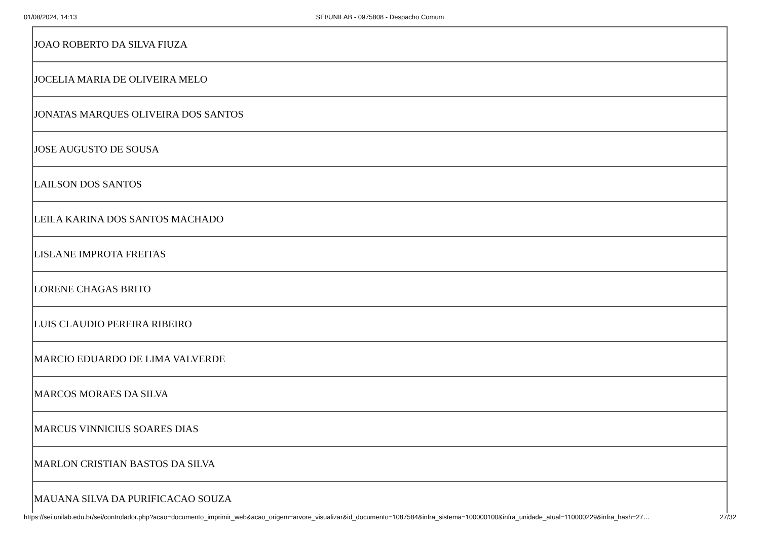01/08/2024, 14:13 SEI/UNILAB - 0975808 - Despacho Comum
| JOAO ROBERTO DA SILVA FIUZA |
| JOCELIA MARIA DE OLIVEIRA MELO |
| JONATAS MARQUES OLIVEIRA DOS SANTOS |
| JOSE AUGUSTO DE SOUSA |
| LAILSON DOS SANTOS |
| LEILA KARINA DOS SANTOS MACHADO |
| LISLANE IMPROTA FREITAS |
| LORENE CHAGAS BRITO |
| LUIS CLAUDIO PEREIRA RIBEIRO |
| MARCIO EDUARDO DE LIMA VALVERDE |
| MARCOS MORAES DA SILVA |
| MARCUS VINNICIUS SOARES DIAS |
| MARLON CRISTIAN BASTOS DA SILVA |
| MAUANA SILVA DA PURIFICACAO SOUZA |
https://sei.unilab.edu.br/sei/controlador.php?acao=documento_imprimir_web&acao_origem=arvore_visualizar&id_documento=1087584&infra_sistema=100000100&infra_unidade_atual=110000229&infra_hash=27… 27/32